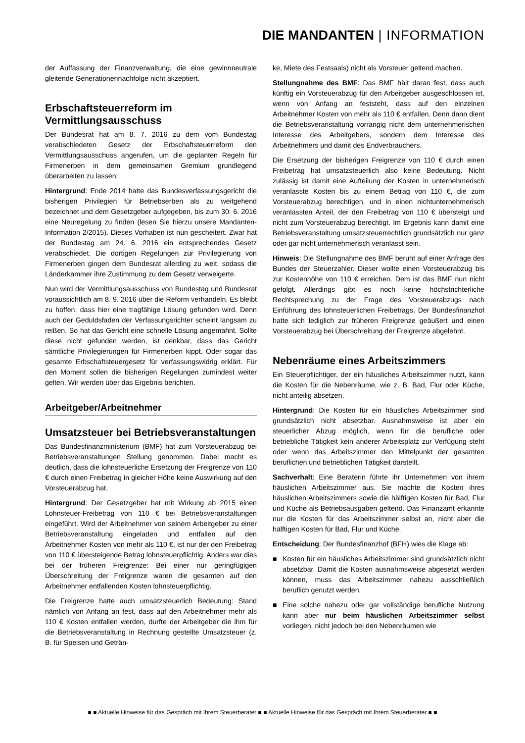DIE MANDANTEN | INFORMATION
der Auffassung der Finanzverwaltung, die eine gewinnneutrale gleitende Generationennachfolge nicht akzeptiert.
Erbschaftsteuerreform im Vermittlungsausschuss
Der Bundesrat hat am 8. 7. 2016 zu dem vom Bundestag verabschiedeten Gesetz der Erbschaftsteuerreform den Vermittlungsausschuss angerufen, um die geplanten Regeln für Firmenerben in dem gemeinsamen Gremium grundlegend überarbeiten zu lassen.
Hintergrund: Ende 2014 hatte das Bundesverfassungsgericht die bisherigen Privilegien für Betriebserben als zu weitgehend bezeichnet und dem Gesetzgeber aufgegeben, bis zum 30. 6. 2016 eine Neuregelung zu finden (lesen Sie hierzu unsere Mandanten-Information 2/2015). Dieses Vorhaben ist nun gescheitert. Zwar hat der Bundestag am 24. 6. 2016 ein entsprechendes Gesetz verabschiedet. Die dortigen Regelungen zur Privilegierung von Firmenerben gingen dem Bundesrat allerding zu weit, sodass die Länderkammer ihre Zustimmung zu dem Gesetz verweigerte.
Nun wird der Vermittlungsausschuss von Bundestag und Bundesrat voraussichtlich am 8. 9. 2016 über die Reform verhandeln. Es bleibt zu hoffen, dass hier eine tragfähige Lösung gefunden wird. Denn auch der Geduldsfaden der Verfassungsrichter scheint langsam zu reißen. So hat das Gericht eine schnelle Lösung angemahnt. Sollte diese nicht gefunden werden, ist denkbar, dass das Gericht sämtliche Privilegierungen für Firmenerben kippt. Oder sogar das gesamte Erbschaftsteuergesetz für verfassungswidrig erklärt. Für den Moment sollen die bisherigen Regelungen zumindest weiter gelten. Wir werden über das Ergebnis berichten.
Arbeitgeber/Arbeitnehmer
Umsatzsteuer bei Betriebsveranstaltungen
Das Bundesfinanzministerium (BMF) hat zum Vorsteuerabzug bei Betriebsveranstaltungen Stellung genommen. Dabei macht es deutlich, dass die lohnsteuerliche Ersetzung der Freigrenze von 110 € durch einen Freibetrag in gleicher Höhe keine Auswirkung auf den Vorsteuerabzug hat.
Hintergrund: Der Gesetzgeber hat mit Wirkung ab 2015 einen Lohnsteuer-Freibetrag von 110 € bei Betriebsveranstaltungen eingeführt. Wird der Arbeitnehmer von seinem Arbeitgeber zu einer Betriebsveranstaltung eingeladen und entfallen auf den Arbeitnehmer Kosten von mehr als 110 €, ist nur der den Freibetrag von 110 € übersteigende Betrag lohnsteuerpflichtig. Anders war dies bei der früheren Freigrenze: Bei einer nur geringfügigen Überschreitung der Freigrenze waren die gesamten auf den Arbeitnehmer entfallenden Kosten lohnsteuerpflichtig.
Die Freigrenze hatte auch umsatzsteuerlich Bedeutung: Stand nämlich von Anfang an fest, dass auf den Arbeitnehmer mehr als 110 € Kosten entfallen werden, durfte der Arbeitgeber die ihm für die Betriebsveranstaltung in Rechnung gestellte Umsatzsteuer (z. B. für Speisen und Geträn-
ke, Miete des Festsaals) nicht als Vorsteuer geltend machen.
Stellungnahme des BMF: Das BMF hält daran fest, dass auch künftig ein Vorsteuerabzug für den Arbeitgeber ausgeschlossen ist, wenn von Anfang an feststeht, dass auf den einzelnen Arbeitnehmer Kosten von mehr als 110 € entfallen. Denn dann dient die Betriebsveranstaltung vorrangig nicht dem unternehmerischen Interesse des Arbeitgebers, sondern dem Interesse des Arbeitnehmers und damit des Endverbrauchers.
Die Ersetzung der bisherigen Freigrenze von 110 € durch einen Freibetrag hat umsatzsteuerlich also keine Bedeutung. Nicht zulässig ist damit eine Aufteilung der Kosten in unternehmerisch veranlasste Kosten bis zu einem Betrag von 110 €, die zum Vorsteuerabzug berechtigen, und in einen nichtunternehmerisch veranlassten Anteil, der den Freibetrag von 110 € übersteigt und nicht zum Vorsteuerabzug berechtigt. Im Ergebnis kann damit eine Betriebsveranstaltung umsatzsteuerrechtlich grundsätzlich nur ganz oder gar nicht unternehmerisch veranlasst sein.
Hinweis: Die Stellungnahme des BMF beruht auf einer Anfrage des Bundes der Steuerzahler. Dieser wollte einen Vorsteuerabzug bis zur Kostenhöhe von 110 € erreichen. Dem ist das BMF nun nicht gefolgt. Allerdings gibt es noch keine höchstrichterliche Rechtsprechung zu der Frage des Vorsteuerabzugs nach Einführung des lohnsteuerlichen Freibetrags. Der Bundesfinanzhof hatte sich lediglich zur früheren Freigrenze geäußert und einen Vorsteuerabzug bei Überschreitung der Freigrenze abgelehnt.
Nebenräume eines Arbeitszimmers
Ein Steuerpflichtiger, der ein häusliches Arbeitszimmer nutzt, kann die Kosten für die Nebenräume, wie z. B. Bad, Flur oder Küche, nicht anteilig absetzen.
Hintergrund: Die Kosten für ein häusliches Arbeitszimmer sind grundsätzlich nicht absetzbar. Ausnahmsweise ist aber ein steuerlicher Abzug möglich, wenn für die berufliche oder betriebliche Tätigkeit kein anderer Arbeitsplatz zur Verfügung steht oder wenn das Arbeitszimmer den Mittelpunkt der gesamten beruflichen und betrieblichen Tätigkeit darstellt.
Sachverhalt: Eine Beraterin führte ihr Unternehmen von ihrem häuslichen Arbeitszimmer aus. Sie machte die Kosten ihres häuslichen Arbeitszimmers sowie die hälftigen Kosten für Bad, Flur und Küche als Betriebsausgaben geltend. Das Finanzamt erkannte nur die Kosten für das Arbeitszimmer selbst an, nicht aber die hälftigen Kosten für Bad, Flur und Küche.
Entscheidung: Der Bundesfinanzhof (BFH) wies die Klage ab:
■ Kosten für ein häusliches Arbeitszimmer sind grundsätzlich nicht absetzbar. Damit die Kosten ausnahmsweise abgesetzt werden können, muss das Arbeitszimmer nahezu ausschließlich beruflich genutzt werden.
■ Eine solche nahezu oder gar vollständige berufliche Nutzung kann aber nur beim häuslichen Arbeitszimmer selbst vorliegen, nicht jedoch bei den Nebenräumen wie
■ ■ Aktuelle Hinweise für das Gespräch mit Ihrem Steuerberater ■ ■ Aktuelle Hinweise für das Gespräch mit Ihrem Steuerberater ■ ■